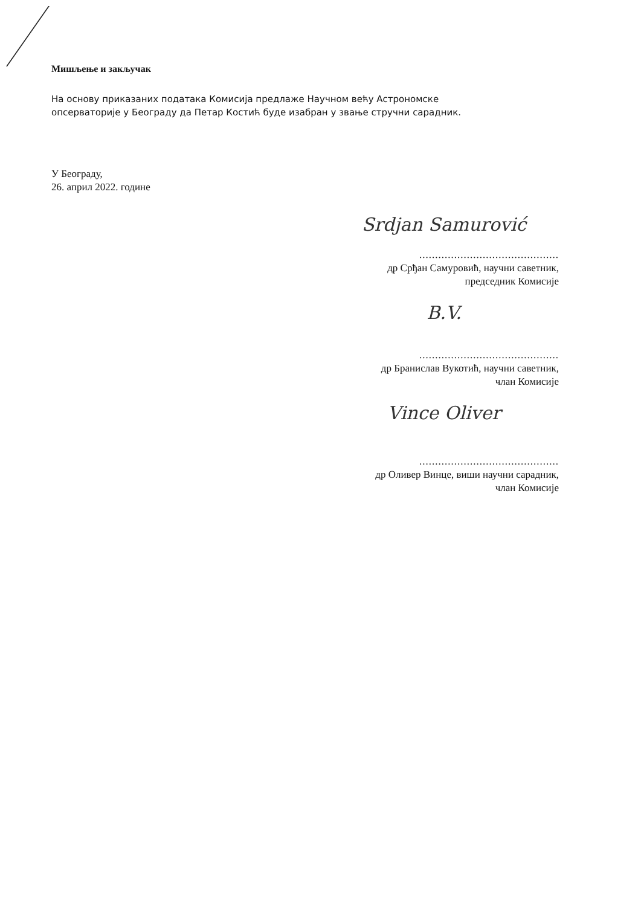Мишљење и закључак
На основу приказаних података Комисија предлаже Научном већу Астрономске опсерваторије у Београду да Петар Костић буде изабран у звање стручни сарадник.
У Београду,
26. април 2022. године
Srdjan Samurović
............................................
др Срђан Самуровић, научни саветник,
председник Комисије
B.V.
............................................
др Бранислав Вукотић, научни саветник,
члан Комисије
Vince Oliver
............................................
др Оливер Винце, виши научни сарадник,
члан Комисије